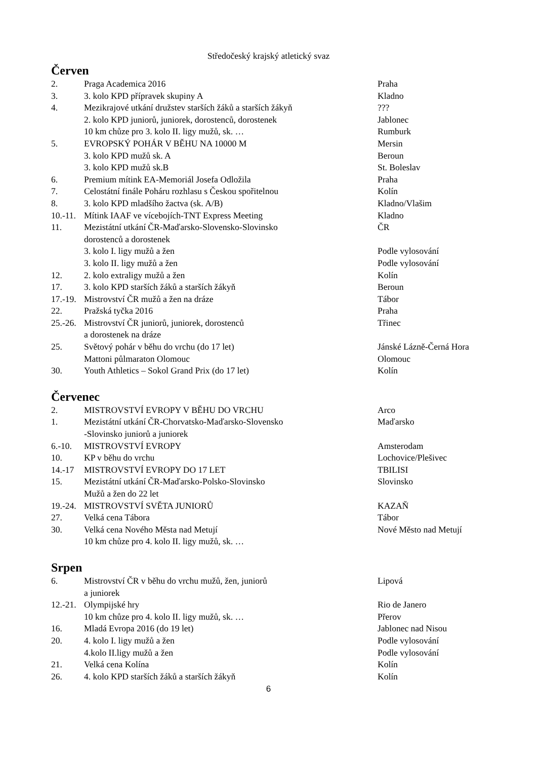Středočeský krajský atletický svaz
Červen
2. Praga Academica 2016 Praha
3. 3. kolo KPD přípravek skupiny A Kladno
4. Mezikrajové utkání družstev starších žáků a starších žákyň???
2. kolo KPD juniorů, juniorek, dorostenců, dorostenek Jablonec
10 km chůze pro 3. kolo II. ligy mužů, sk. … Rumburk
5. EVROPSKÝ POHÁR V BĚHU NA 10000 M Mersin
3. kolo KPD mužů sk. A Beroun
3. kolo KPD mužů sk.B St. Boleslav
6. Premium mítink EA-Memoriál Josefa Odložila Praha
7. Celostátní finále Poháru rozhlasu s Českou spořitelnou Kolín
8. 3. kolo KPD mladšího žactva (sk. A/B) Kladno/Vlašim
10.-11. Mítink IAAF ve vícebojích-TNT Express Meeting Kladno
11. Mezistátní utkání ČR-Maďarsko-Slovensko-Slovinsko
dorostenců a dorostenek ČR
3. kolo I. ligy mužů a žen Podle vylosování
3. kolo II. ligy mužů a žen Podle vylosování
12. 2. kolo extraligy mužů a žen Kolín
17. 3. kolo KPD starších žáků a starších žákyň Beroun
17.-19. Mistrovství ČR mužů a žen na dráze Tábor
22. Pražská tyčka 2016 Praha
25.-26. Mistrovství ČR juniorů, juniorek, dorostenců
a dorostenek na dráze Třinec
25. Světový pohár v běhu do vrchu (do 17 let) Jánské Lázně-Černá Hora
Mattoni půlmaraton Olomouc Olomouc
30. Youth Athletics – Sokol Grand Prix (do 17 let) Kolín
Červenec
2. MISTROVSTVÍ EVROPY V BĚHU DO VRCHU Arco
1. Mezistátní utkání ČR-Chorvatsko-Maďarsko-Slovensko
-Slovinsko juniorů a juniorek Maďarsko
6.-10. MISTROVSTVÍ EVROPY Amsterodam
10. KP v běhu do vrchu Lochovice/Plešivec
14.-17 MISTROVSTVÍ EVROPY DO 17 LET TBILISI
15. Mezistátní utkání ČR-Maďarsko-Polsko-Slovinsko
Mužů a žen do 22 let Slovinsko
19.-24. MISTROVSTVÍ SVĚTA JUNIORŮ KAZAŇ
27. Velká cena Tábora Tábor
30. Velká cena Nového Města nad Metují
10 km chůze pro 4. kolo II. ligy mužů, sk. … Nové Město nad Metují
Srpen
6. Mistrovství ČR v běhu do vrchu mužů, žen, juniorů
a juniorek Lipová
12.-21. Olympijské hry Rio de Janero
10 km chůze pro 4. kolo II. ligy mužů, sk. … Přerov
16. Mladá Evropa 2016 (do 19 let) Jablonec nad Nisou
20. 4. kolo I. ligy mužů a žen Podle vylosování
4.kolo II.ligy mužů a žen Podle vylosování
21. Velká cena Kolína Kolín
26. 4. kolo KPD starších žáků a starších žákyň Kolín
6